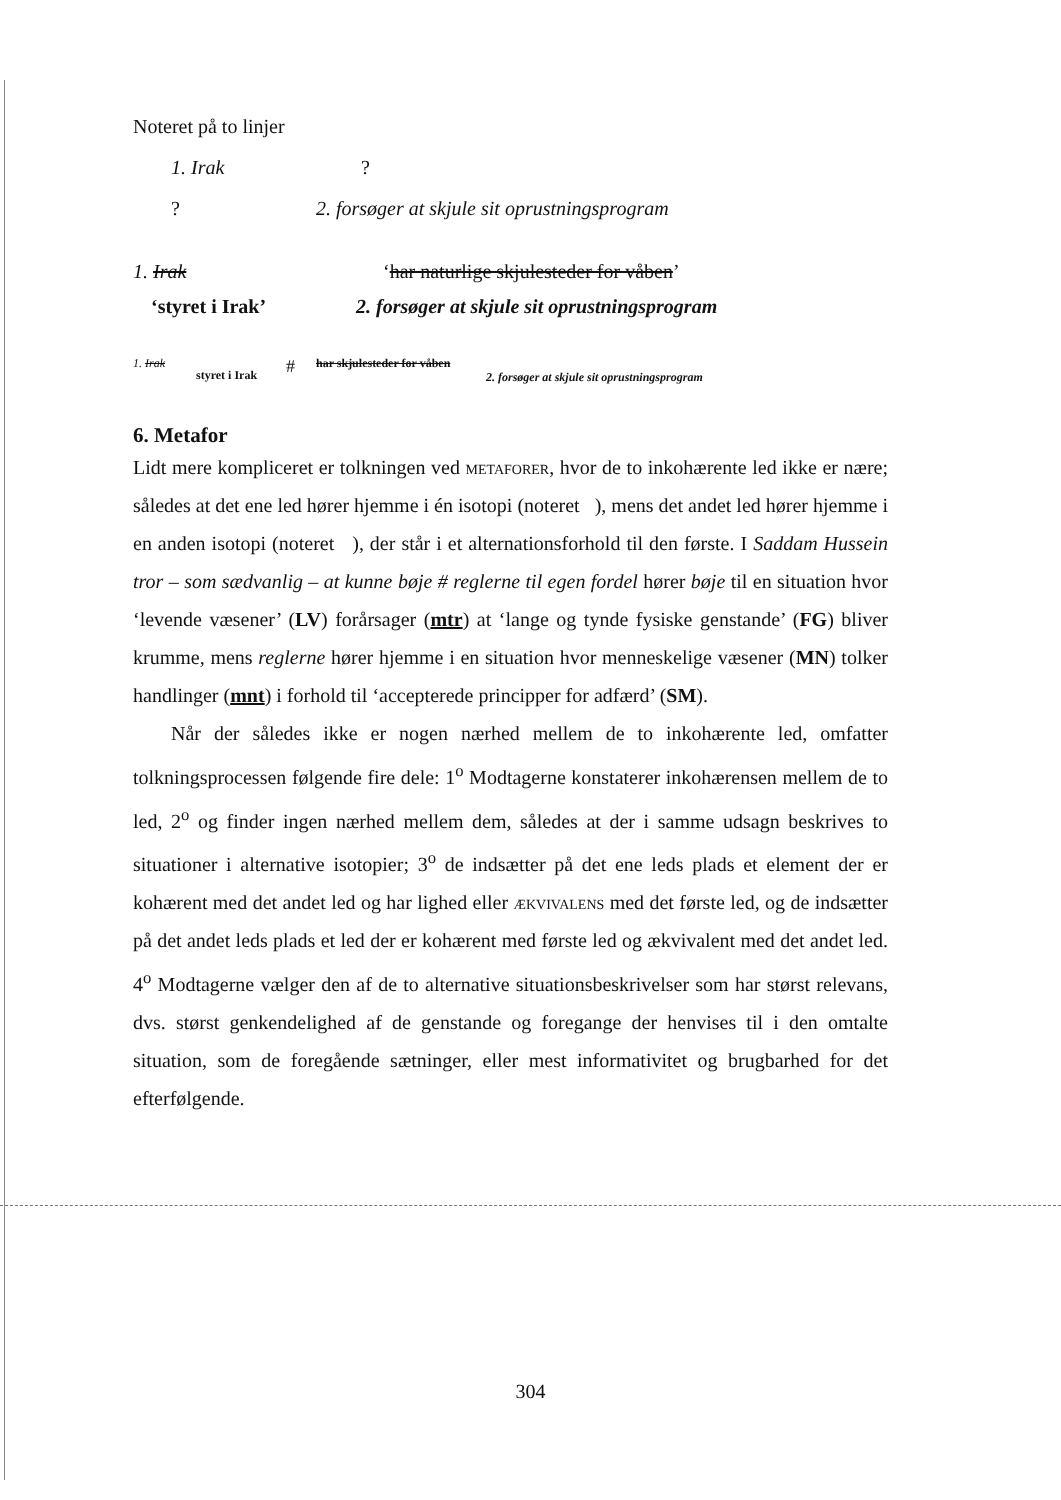Noteret på to linjer
1. Irak?
? 2. forsøger at skjule sit oprustningsprogram
1. Irak ‘har naturlige skjulesteder for våben’
‘styret i Irak’ 2. forsøger at skjule sit oprustningsprogram
1. Irak styret i Irak # har skjulesteder for våben 2. forsøger at skjule sit oprustningsprogram
6. Metafor
Lidt mere kompliceret er tolkningen ved metaforer, hvor de to inkohærente led ikke er nære; således at det ene led hører hjemme i én isotopi (noteret ), mens det andet led hører hjemme i en anden isotopi (noteret ), der står i et alternationsforhold til den første. I Saddam Hussein tror – som sædvanlig – at kunne bøje # reglerne til egen fordel hører bøje til en situation hvor ‘levende væsener’ (LV) forårsager (mtr) at ‘lange og tynde fysiske genstande’ (FG) bliver krumme, mens reglerne hører hjemme i en situation hvor menneskelige væsener (MN) tolker handlinger (mnt) i forhold til ‘accepterede principper for adfærd’ (SM).
Når der således ikke er nogen nærhed mellem de to inkohærente led, omfatter tolkningsprocessen følgende fire dele: 1<sup>o</sup> Modtagerne konstaterer inkohærensen mellem de to led, 2<sup>o</sup> og finder ingen nærhed mellem dem, således at der i samme udsagn beskrives to situationer i alternative isotopier; 3<sup>o</sup> de indsætter på det ene leds plads et element der er kohærent med det andet led og har lighed eller ækvivalens med det første led, og de indsætter på det andet leds plads et led der er kohærent med første led og ækvivalent med det andet led. 4<sup>o</sup> Modtagerne vælger den af de to alternative situationsbeskrivelser som har størst relevans, dvs. størst genkendelighed af de genstande og foregange der henvises til i den omtalte situation, som de foregående sætninger, eller mest informativitet og brugbarhed for det efterfølgende.
304